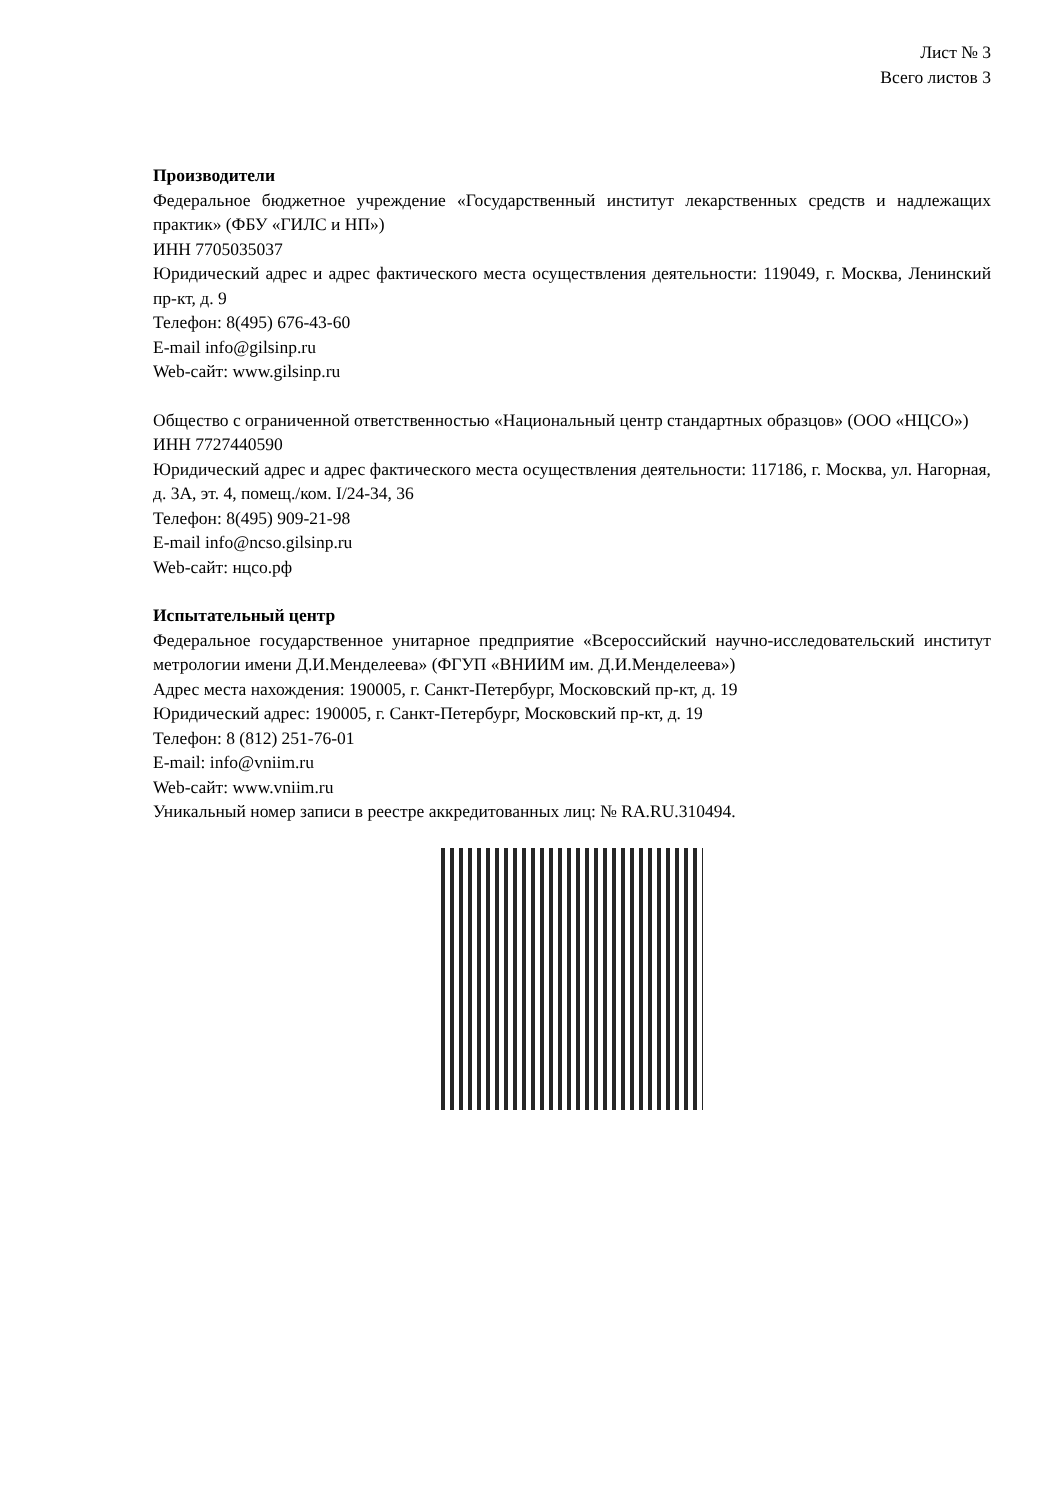Лист № 3
Всего листов 3
Производители
Федеральное бюджетное учреждение «Государственный институт лекарственных средств и надлежащих практик» (ФБУ «ГИЛС и НП»)
ИНН 7705035037
Юридический адрес и адрес фактического места осуществления деятельности: 119049, г. Москва, Ленинский пр-кт, д. 9
Телефон: 8(495) 676-43-60
E-mail info@gilsinp.ru
Web-сайт: www.gilsinp.ru
Общество с ограниченной ответственностью «Национальный центр стандартных образцов» (ООО «НЦСО»)
ИНН 7727440590
Юридический адрес и адрес фактического места осуществления деятельности: 117186, г. Москва, ул. Нагорная, д. 3А, эт. 4, помещ./ком. I/24-34, 36
Телефон: 8(495) 909-21-98
E-mail info@ncso.gilsinp.ru
Web-сайт: нцсо.рф
Испытательный центр
Федеральное государственное унитарное предприятие «Всероссийский научно-исследовательский институт метрологии имени Д.И.Менделеева» (ФГУП «ВНИИМ им. Д.И.Менделеева»)
Адрес места нахождения: 190005, г. Санкт-Петербург, Московский пр-кт, д. 19
Юридический адрес: 190005, г. Санкт-Петербург, Московский пр-кт, д. 19
Телефон: 8 (812) 251-76-01
E-mail: info@vniim.ru
Web-сайт: www.vniim.ru
Уникальный номер записи в реестре аккредитованных лиц: № RA.RU.310494.